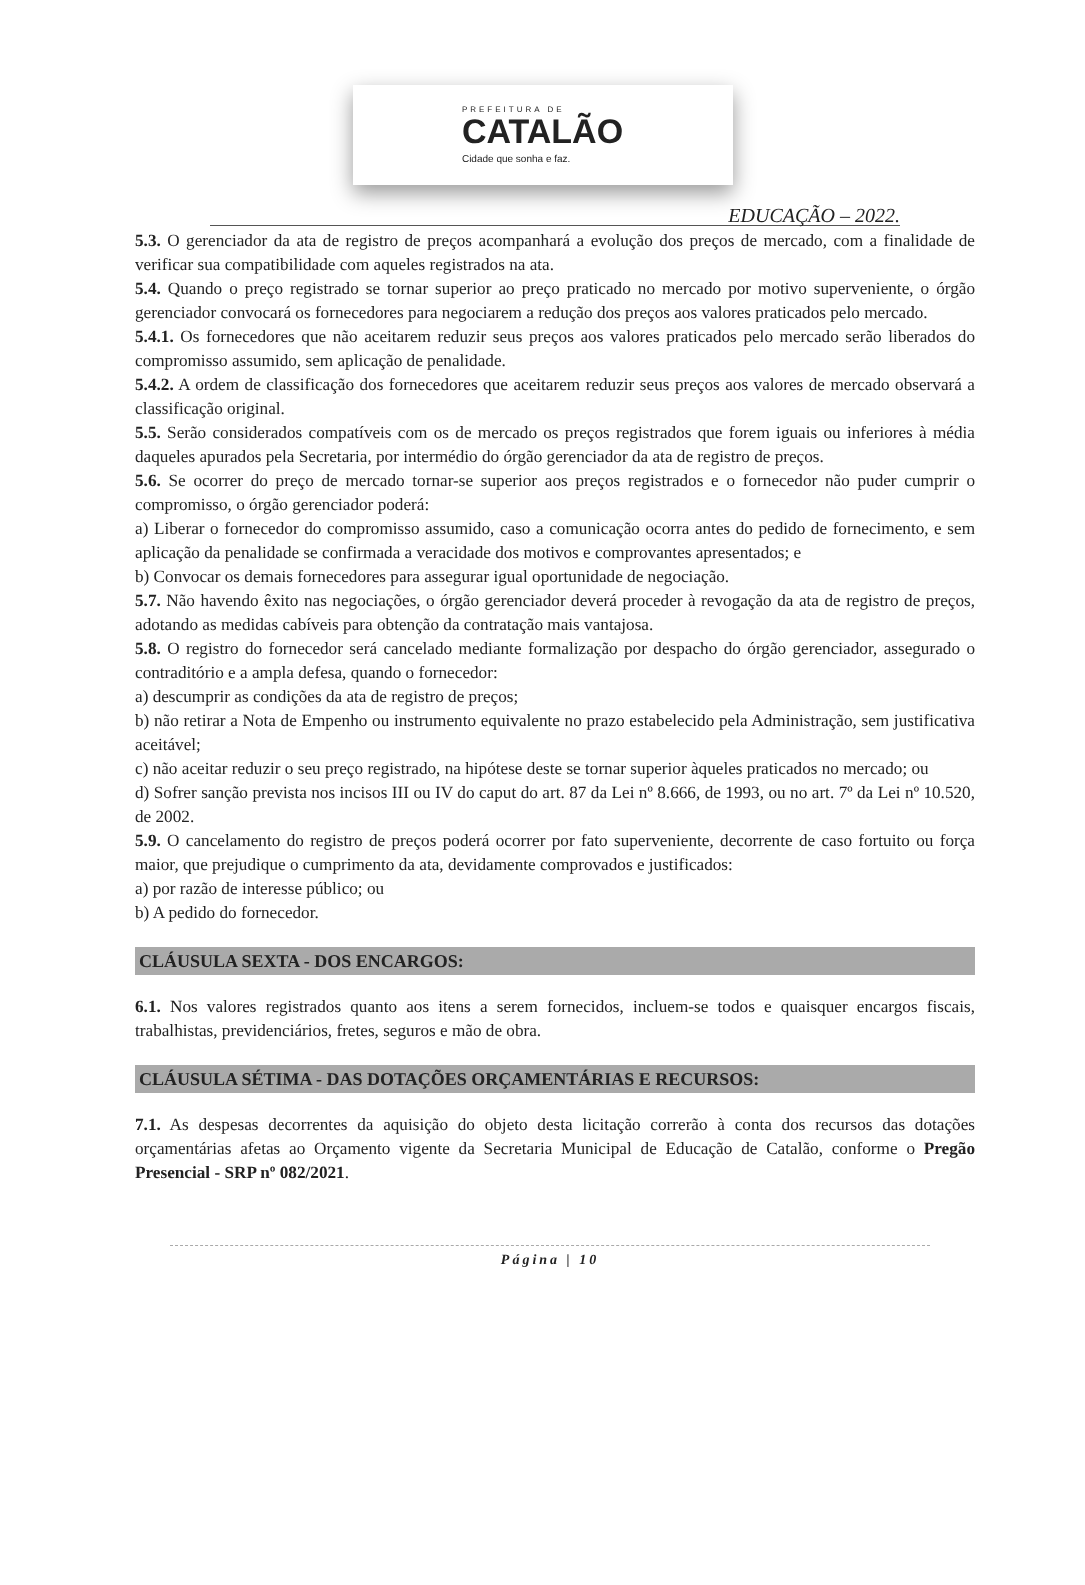PREFEITURA DE
CATALÃO
Cidade que sonha e faz.
EDUCAÇÃO – 2022.
5.3. O gerenciador da ata de registro de preços acompanhará a evolução dos preços de mercado, com a finalidade de verificar sua compatibilidade com aqueles registrados na ata.
5.4. Quando o preço registrado se tornar superior ao preço praticado no mercado por motivo superveniente, o órgão gerenciador convocará os fornecedores para negociarem a redução dos preços aos valores praticados pelo mercado.
5.4.1. Os fornecedores que não aceitarem reduzir seus preços aos valores praticados pelo mercado serão liberados do compromisso assumido, sem aplicação de penalidade.
5.4.2. A ordem de classificação dos fornecedores que aceitarem reduzir seus preços aos valores de mercado observará a classificação original.
5.5. Serão considerados compatíveis com os de mercado os preços registrados que forem iguais ou inferiores à média daqueles apurados pela Secretaria, por intermédio do órgão gerenciador da ata de registro de preços.
5.6. Se ocorrer do preço de mercado tornar-se superior aos preços registrados e o fornecedor não puder cumprir o compromisso, o órgão gerenciador poderá:
a) Liberar o fornecedor do compromisso assumido, caso a comunicação ocorra antes do pedido de fornecimento, e sem aplicação da penalidade se confirmada a veracidade dos motivos e comprovantes apresentados; e
b) Convocar os demais fornecedores para assegurar igual oportunidade de negociação.
5.7. Não havendo êxito nas negociações, o órgão gerenciador deverá proceder à revogação da ata de registro de preços, adotando as medidas cabíveis para obtenção da contratação mais vantajosa.
5.8. O registro do fornecedor será cancelado mediante formalização por despacho do órgão gerenciador, assegurado o contraditório e a ampla defesa, quando o fornecedor:
a) descumprir as condições da ata de registro de preços;
b) não retirar a Nota de Empenho ou instrumento equivalente no prazo estabelecido pela Administração, sem justificativa aceitável;
c) não aceitar reduzir o seu preço registrado, na hipótese deste se tornar superior àqueles praticados no mercado; ou
d) Sofrer sanção prevista nos incisos III ou IV do caput do art. 87 da Lei nº 8.666, de 1993, ou no art. 7º da Lei nº 10.520, de 2002.
5.9. O cancelamento do registro de preços poderá ocorrer por fato superveniente, decorrente de caso fortuito ou força maior, que prejudique o cumprimento da ata, devidamente comprovados e justificados:
a) por razão de interesse público; ou
b) A pedido do fornecedor.
CLÁUSULA SEXTA - DOS ENCARGOS:
6.1. Nos valores registrados quanto aos itens a serem fornecidos, incluem-se todos e quaisquer encargos fiscais, trabalhistas, previdenciários, fretes, seguros e mão de obra.
CLÁUSULA SÉTIMA - DAS DOTAÇÕES ORÇAMENTÁRIAS E RECURSOS:
7.1. As despesas decorrentes da aquisição do objeto desta licitação correrão à conta dos recursos das dotações orçamentárias afetas ao Orçamento vigente da Secretaria Municipal de Educação de Catalão, conforme o Pregão Presencial - SRP nº 082/2021.
Página | 10